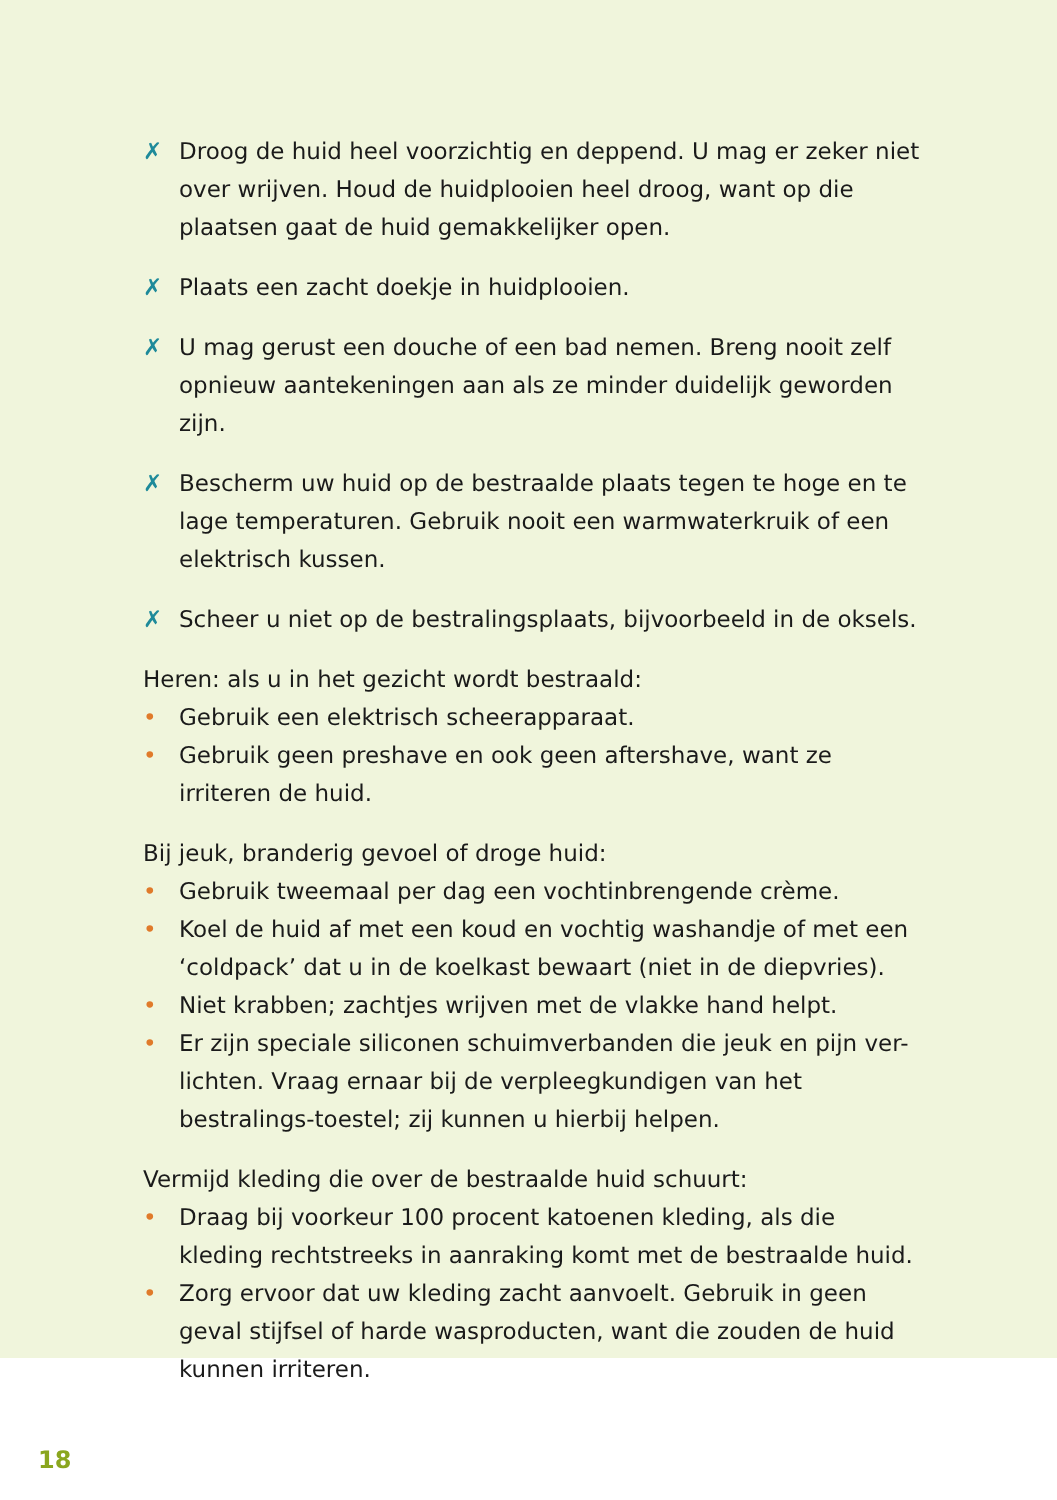✗ Droog de huid heel voorzichtig en deppend. U mag er zeker niet over wrijven. Houd de huidplooien heel droog, want op die plaatsen gaat de huid gemakkelijker open.
✗ Plaats een zacht doekje in huidplooien.
✗ U mag gerust een douche of een bad nemen. Breng nooit zelf opnieuw aantekeningen aan als ze minder duidelijk geworden zijn.
✗ Bescherm uw huid op de bestraalde plaats tegen te hoge en te lage temperaturen. Gebruik nooit een warmwaterkruik of een elektrisch kussen.
✗ Scheer u niet op de bestralingsplaats, bijvoorbeeld in de oksels.
Heren: als u in het gezicht wordt bestraald:
• Gebruik een elektrisch scheerapparaat.
• Gebruik geen preshave en ook geen aftershave, want ze irriteren de huid.
Bij jeuk, branderig gevoel of droge huid:
• Gebruik tweemaal per dag een vochtinbrengende crème.
• Koel de huid af met een koud en vochtig washandje of met een ‘coldpack’ dat u in de koelkast bewaart (niet in de diepvries).
• Niet krabben; zachtjes wrijven met de vlakke hand helpt.
• Er zijn speciale siliconen schuimverbanden die jeuk en pijn ver-lichten. Vraag ernaar bij de verpleegkundigen van het bestralings-toestel; zij kunnen u hierbij helpen.
Vermijd kleding die over de bestraalde huid schuurt:
• Draag bij voorkeur 100 procent katoenen kleding, als die kleding rechtstreeks in aanraking komt met de bestraalde huid.
• Zorg ervoor dat uw kleding zacht aanvoelt. Gebruik in geen geval stijfsel of harde wasproducten, want die zouden de huid kunnen irriteren.
18